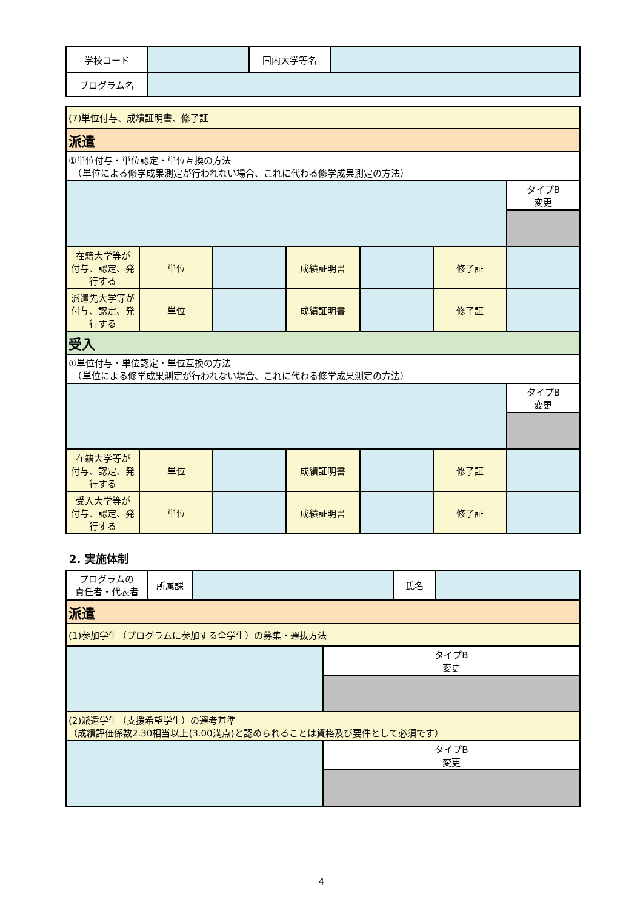| 学校コード | | 国内大学等名 | |
| プログラム名 | | | |
| (7)単位付与、成績証明書、修了証 | | | | | | |
| 派遣 | | | | | | |
| ①単位付与・単位認定・単位互換の方法 （単位による修学成果測定が行われない場合、これに代わる修学成果測定の方法） | | | | | | |
| | | | | | | タイプB 変更 |
| 在籍大学等が 付与、認定、発行する | 単位 | | 成績証明書 | | 修了証 | |
| 派遣先大学等が 付与、認定、発行する | 単位 | | 成績証明書 | | 修了証 | |
| 受入 | | | | | | |
| ①単位付与・単位認定・単位互換の方法 （単位による修学成果測定が行われない場合、これに代わる修学成果測定の方法） | | | | | | |
| | | | | | | タイプB 変更 |
| 在籍大学等が 付与、認定、発行する | 単位 | | 成績証明書 | | 修了証 | |
| 受入大学等が 付与、認定、発行する | 単位 | | 成績証明書 | | 修了証 | |
2. 実施体制
| プログラムの 責任者・代表者 | 所属課 | | 氏名 | |
| 派遣 | |
| (1)参加学生（プログラムに参加する全学生）の募集・選抜方法 | |
| | タイプB 変更 |
| (2)派遣学生（支援希望学生）の選考基準 （成績評価係数2.30相当以上(3.00満点)と認められることは資格及び要件として必須です） | |
| | タイプB 変更 |
4